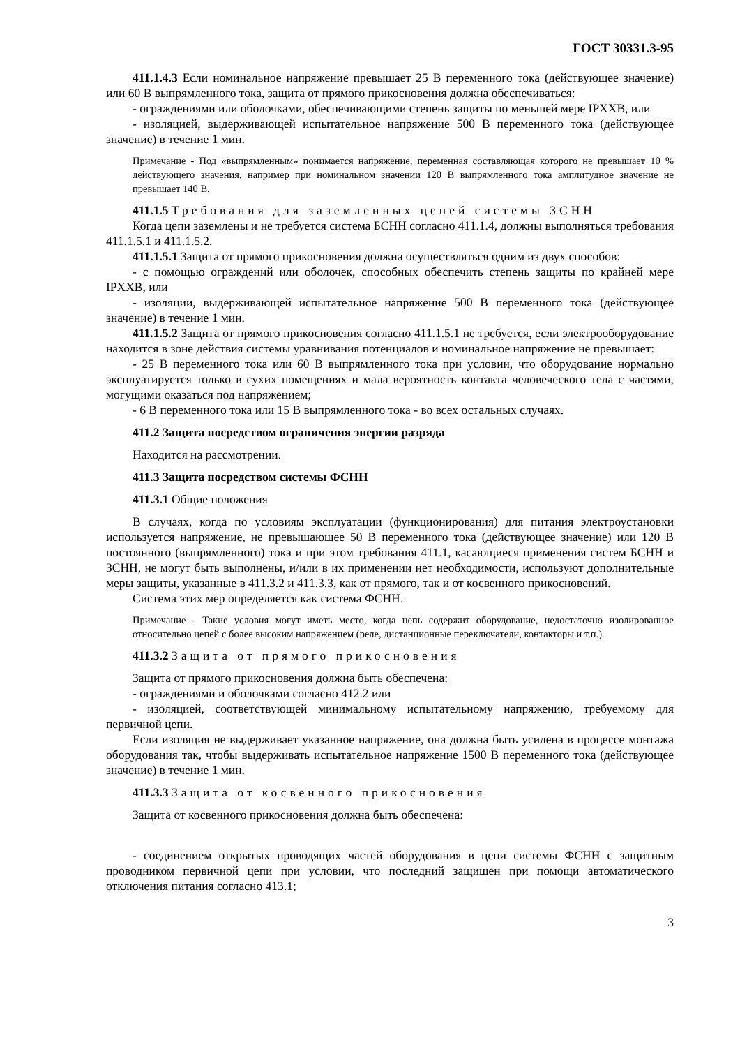ГОСТ 30331.3-95
411.1.4.3 Если номинальное напряжение превышает 25 В переменного тока (действующее значение) или 60 В выпрямленного тока, защита от прямого прикосновения должна обеспечиваться:
- ограждениями или оболочками, обеспечивающими степень защиты по меньшей мере IPXXB, или
- изоляцией, выдерживающей испытательное напряжение 500 В переменного тока (действующее значение) в течение 1 мин.
Примечание - Под «выпрямленным» понимается напряжение, переменная составляющая которого не превышает 10 % действующего значения, например при номинальном значении 120 В выпрямленного тока амплитудное значение не превышает 140 В.
411.1.5 Требования для заземленных цепей системы ЗСНН
Когда цепи заземлены и не требуется система БСНН согласно 411.1.4, должны выполняться требования 411.1.5.1 и 411.1.5.2.
411.1.5.1 Защита от прямого прикосновения должна осуществляться одним из двух способов:
- с помощью ограждений или оболочек, способных обеспечить степень защиты по крайней мере IPXXB, или
- изоляции, выдерживающей испытательное напряжение 500 В переменного тока (действующее значение) в течение 1 мин.
411.1.5.2 Защита от прямого прикосновения согласно 411.1.5.1 не требуется, если электрооборудование находится в зоне действия системы уравнивания потенциалов и номинальное напряжение не превышает:
- 25 В переменного тока или 60 В выпрямленного тока при условии, что оборудование нормально эксплуатируется только в сухих помещениях и мала вероятность контакта человеческого тела с частями, могущими оказаться под напряжением;
- 6 В переменного тока или 15 В выпрямленного тока - во всех остальных случаях.
411.2 Защита посредством ограничения энергии разряда
Находится на рассмотрении.
411.3 Защита посредством системы ФСНН
411.3.1 Общие положения
В случаях, когда по условиям эксплуатации (функционирования) для питания электроустановки используется напряжение, не превышающее 50 В переменного тока (действующее значение) или 120 В постоянного (выпрямленного) тока и при этом требования 411.1, касающиеся применения систем БСНН и ЗСНН, не могут быть выполнены, и/или в их применении нет необходимости, используют дополнительные меры защиты, указанные в 411.3.2 и 411.3.3, как от прямого, так и от косвенного прикосновений.
Система этих мер определяется как система ФСНН.
Примечание - Такие условия могут иметь место, когда цепь содержит оборудование, недостаточно изолированное относительно цепей с более высоким напряжением (реле, дистанционные переключатели, контакторы и т.п.).
411.3.2 Защита от прямого прикосновения
Защита от прямого прикосновения должна быть обеспечена:
- ограждениями и оболочками согласно 412.2 или
- изоляцией, соответствующей минимальному испытательному напряжению, требуемому для первичной цепи.
Если изоляция не выдерживает указанное напряжение, она должна быть усилена в процессе монтажа оборудования так, чтобы выдерживать испытательное напряжение 1500 В переменного тока (действующее значение) в течение 1 мин.
411.3.3 Защита от косвенного прикосновения
Защита от косвенного прикосновения должна быть обеспечена:
- соединением открытых проводящих частей оборудования в цепи системы ФСНН с защитным проводником первичной цепи при условии, что последний защищен при помощи автоматического отключения питания согласно 413.1;
3